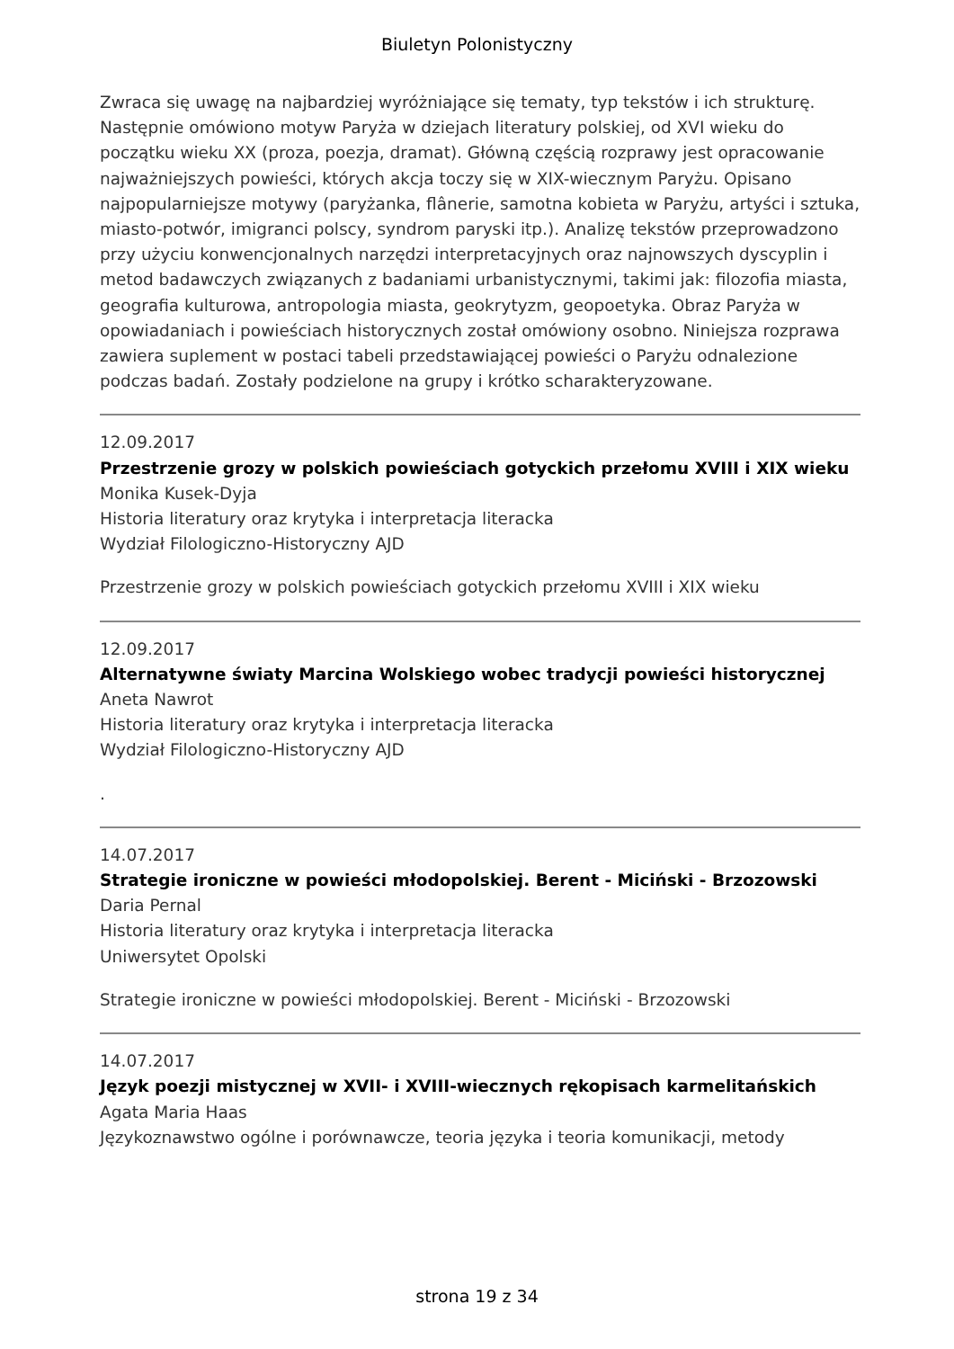Biuletyn Polonistyczny
Zwraca się uwagę na najbardziej wyróżniające się tematy, typ tekstów i ich strukturę. Następnie omówiono motyw Paryża w dziejach literatury polskiej, od XVI wieku do początku wieku XX (proza, poezja, dramat). Główną częścią rozprawy jest opracowanie najważniejszych powieści, których akcja toczy się w XIX-wiecznym Paryżu. Opisano najpopularniejsze motywy (paryżanka, flânerie, samotna kobieta w Paryżu, artyści i sztuka, miasto-potwór, imigranci polscy, syndrom paryski itp.). Analizę tekstów przeprowadzono przy użyciu konwencjonalnych narzędzi interpretacyjnych oraz najnowszych dyscyplin i metod badawczych związanych z badaniami urbanistycznymi, takimi jak: filozofia miasta, geografia kulturowa, antropologia miasta, geokrytyzm, geopoetyka. Obraz Paryża w opowiadaniach i powieściach historycznych został omówiony osobno. Niniejsza rozprawa zawiera suplement w postaci tabeli przedstawiającej powieści o Paryżu odnalezione podczas badań. Zostały podzielone na grupy i krótko scharakteryzowane.
12.09.2017
Przestrzenie grozy w polskich powieściach gotyckich przełomu XVIII i XIX wieku
Monika Kusek-Dyja
Historia literatury oraz krytyka i interpretacja literacka
Wydział Filologiczno-Historyczny AJD
Przestrzenie grozy w polskich powieściach gotyckich przełomu XVIII i XIX wieku
12.09.2017
Alternatywne światy Marcina Wolskiego wobec tradycji powieści historycznej
Aneta Nawrot
Historia literatury oraz krytyka i interpretacja literacka
Wydział Filologiczno-Historyczny AJD
.
14.07.2017
Strategie ironiczne w powieści młodopolskiej. Berent - Miciński - Brzozowski
Daria Pernal
Historia literatury oraz krytyka i interpretacja literacka
Uniwersytet Opolski
Strategie ironiczne w powieści młodopolskiej. Berent - Miciński - Brzozowski
14.07.2017
Język poezji mistycznej w XVII- i XVIII-wiecznych rękopisach karmelitańskich
Agata Maria Haas
Językoznawstwo ogólne i porównawcze, teoria języka i teoria komunikacji, metody
strona 19 z 34